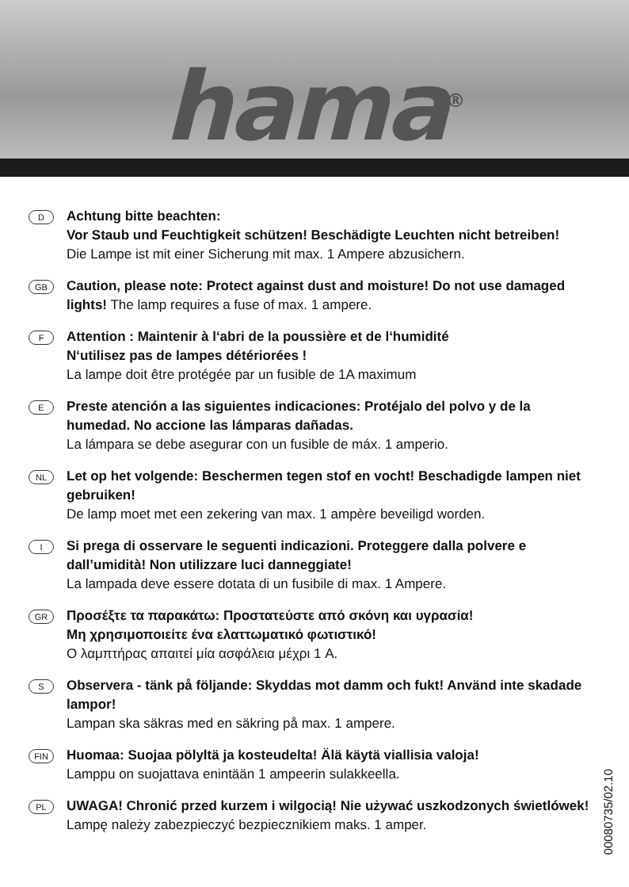hama<sup>®</sup>
D
Achtung bitte beachten:
Vor Staub und Feuchtigkeit schützen! Beschädigte Leuchten nicht betreiben!
Die Lampe ist mit einer Sicherung mit max. 1 Ampere abzusichern.
GB
Caution, please note: Protect against dust and moisture! Do not use damaged lights! The lamp requires a fuse of max. 1 ampere.
F
Attention : Maintenir à l‘abri de la poussière et de l‘humidité
N‘utilisez pas de lampes détériorées !
La lampe doit être protégée par un fusible de 1A maximum
E
Preste atención a las siguientes indicaciones: Protéjalo del polvo y de la humedad. No accione las lámparas dañadas.
La lámpara se debe asegurar con un fusible de máx. 1 amperio.
NL
Let op het volgende: Beschermen tegen stof en vocht! Beschadigde lampen niet gebruiken!
De lamp moet met een zekering van max. 1 ampère beveiligd worden.
I
Si prega di osservare le seguenti indicazioni. Proteggere dalla polvere e dall’umidità! Non utilizzare luci danneggiate!
La lampada deve essere dotata di un fusibile di max. 1 Ampere.
GR
Προσέξτε τα παρακάτω: Προστατεύστε από σκόνη και υγρασία!
Μη χρησιμοποιείτε ένα ελαττωματικό φωτιστικό!
Ο λαμπτήρας απαιτεί μία ασφάλεια μέχρι 1 A.
S
Observera - tänk på följande: Skyddas mot damm och fukt! Använd inte skadade lampor!
Lampan ska säkras med en säkring på max. 1 ampere.
FIN
Huomaa: Suojaa pölyltä ja kosteudelta! Älä käytä viallisia valoja!
Lamppu on suojattava enintään 1 ampeerin sulakkeella.
PL
UWAGA! Chronić przed kurzem i wilgocią! Nie używać uszkodzonych świetlówek! Lampę należy zabezpieczyć bezpiecznikiem maks. 1 amper.
00080735/02.10